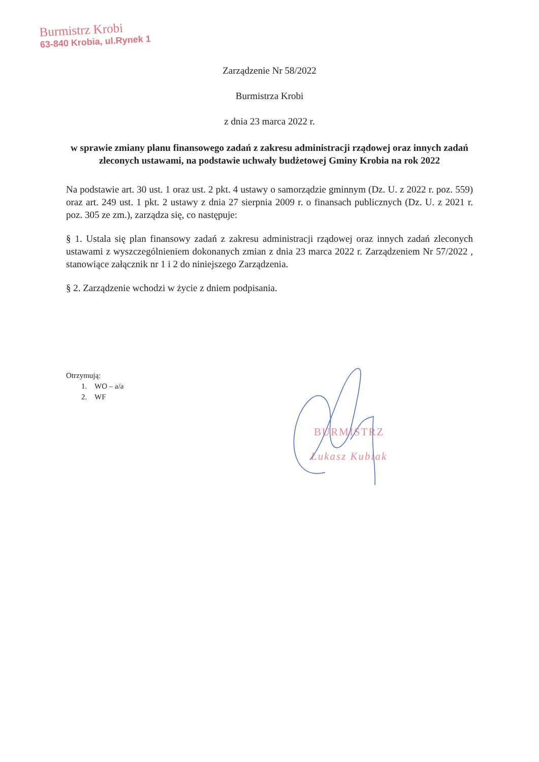Burmistrz Krobi
63-840 Krobia, ul.Rynek 1
Zarządzenie Nr 58/2022
Burmistrza Krobi
z dnia 23 marca 2022 r.
w sprawie zmiany planu finansowego zadań z zakresu administracji rządowej oraz innych zadań zleconych ustawami, na podstawie uchwały budżetowej Gminy Krobia na rok 2022
Na podstawie art. 30 ust. 1 oraz ust. 2 pkt. 4 ustawy o samorządzie gminnym (Dz. U. z 2022 r. poz. 559) oraz art. 249 ust. 1 pkt. 2 ustawy z dnia 27 sierpnia 2009 r. o finansach publicznych (Dz. U. z 2021 r. poz. 305 ze zm.), zarządza się, co następuje:
§ 1. Ustala się plan finansowy zadań z zakresu administracji rządowej oraz innych zadań zleconych ustawami z wyszczególnieniem dokonanych zmian z dnia 23 marca 2022 r. Zarządzeniem Nr 57/2022 , stanowiące załącznik nr 1 i 2 do niniejszego Zarządzenia.
§ 2. Zarządzenie wchodzi w życie z dniem podpisania.
Otrzymują:
1. WO – a/a
2. WF
BURMISTRZ
Łukasz Kubiak